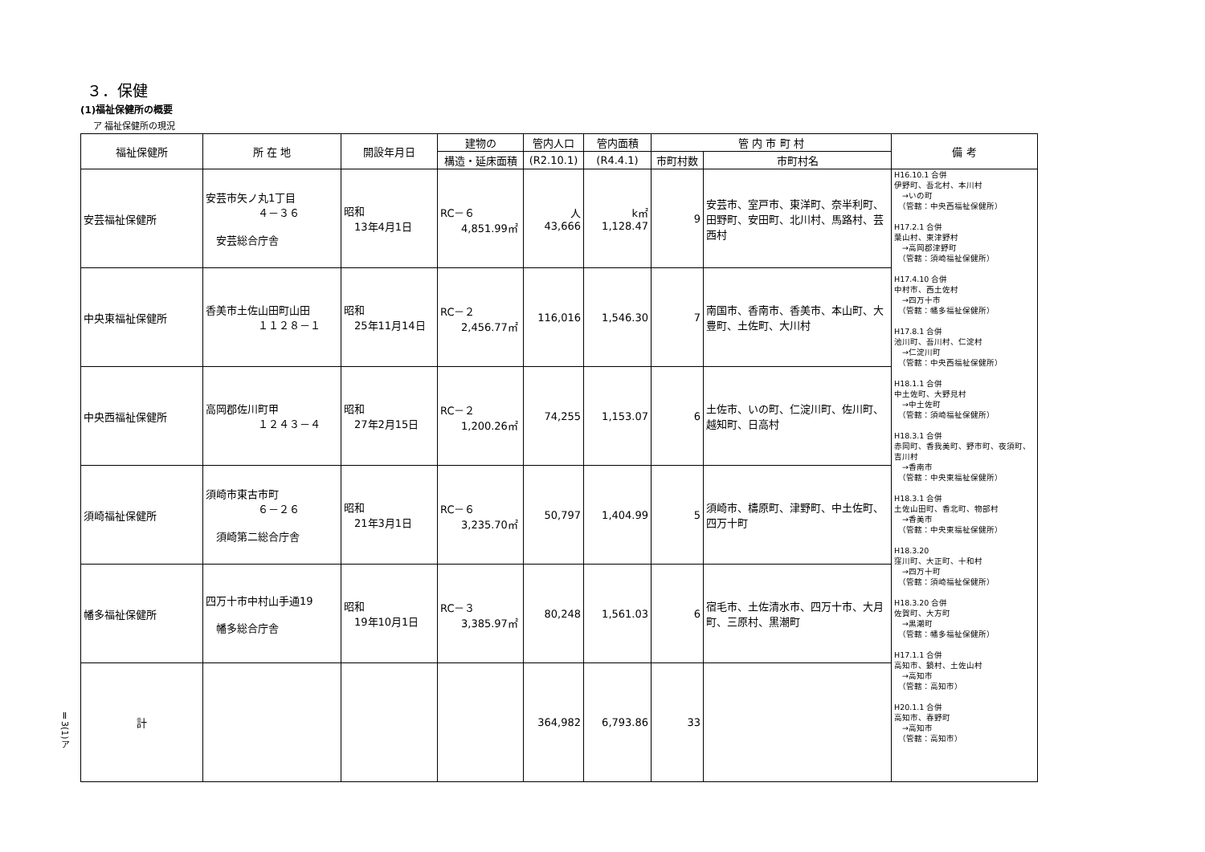３．保健
(1)福祉保健所の概要
ア 福祉保健所の現況
| 福祉保健所 | 所 在 地 | 開設年月日 | 建物の | 管内人口 | 管内面積 | 管 内 市 町 村 | | 備 考 |
| --- | --- | --- | --- | --- | --- | --- | --- | --- |
| | | | 構造・延床面積 | (R2.10.1) | (R4.4.1) | 市町村数 | 市町村名 | |
| 安芸福祉保健所 | 安芸市矢ノ丸1丁目 ４－３６ 安芸総合庁舎 | 昭和 13年4月1日 | RC－６ 4,851.99㎡ | 人 43,666 | k㎡ 1,128.47 | 9 | 安芸市、室戸市、東洋町、奈半利町、田野町、安田町、北川村、馬路村、芸西村 | H16.10.1 合併 伊野町、吾北村、本川村 →いの町 （管轄：中央西福祉保健所） H17.2.1 合併 葉山村、東津野村 →高岡郡津野町 （管轄：須崎福祉保健所） H17.4.10 合併 中村市、西土佐村 →四万十市 （管轄：幡多福祉保健所） H17.8.1 合併 池川町、吾川村、仁淀村 →仁淀川町 （管轄：中央西福祉保健所） H18.1.1 合併 中土佐町、大野見村 →中土佐町 （管轄：須崎福祉保健所） H18.3.1 合併 赤岡町、香我美町、野市町、夜須町、吉川村 →香南市 （管轄：中央東福祉保健所） H18.3.1 合併 土佐山田町、香北町、物部村 →香美市 （管轄：中央東福祉保健所） H18.3.20 窪川町、大正町、十和村 →四万十町 （管轄：須崎福祉保健所） H18.3.20 合併 佐賀町、大方町 →黒潮町 （管轄：幡多福祉保健所） H17.1.1 合併 高知市、鏡村、土佐山村 →高知市 （管轄：高知市） H20.1.1 合併 高知市、春野町 →高知市 （管轄：高知市） |
| 中央東福祉保健所 | 香美市土佐山田町山田 １１２８－１ | 昭和 25年11月14日 | RC－２ 2,456.77㎡ | 116,016 | 1,546.30 | 7 | 南国市、香南市、香美市、本山町、大豊町、土佐町、大川村 | |
| 中央西福祉保健所 | 高岡郡佐川町甲 １２４３－４ | 昭和 27年2月15日 | RC－２ 1,200.26㎡ | 74,255 | 1,153.07 | 6 | 土佐市、いの町、仁淀川町、佐川町、越知町、日高村 | |
| 須崎福祉保健所 | 須崎市東古市町 ６－２６ 須崎第二総合庁舎 | 昭和 21年3月1日 | RC－６ 3,235.70㎡ | 50,797 | 1,404.99 | 5 | 須崎市、檮原町、津野町、中土佐町、四万十町 | |
| 幡多福祉保健所 | 四万十市中村山手通19 幡多総合庁舎 | 昭和 19年10月1日 | RC－３ 3,385.97㎡ | 80,248 | 1,561.03 | 6 | 宿毛市、土佐清水市、四万十市、大月町、三原村、黒潮町 | |
| 計 | | | | 364,982 | 6,793.86 | 33 | | |
Ⅱ3(1)ア